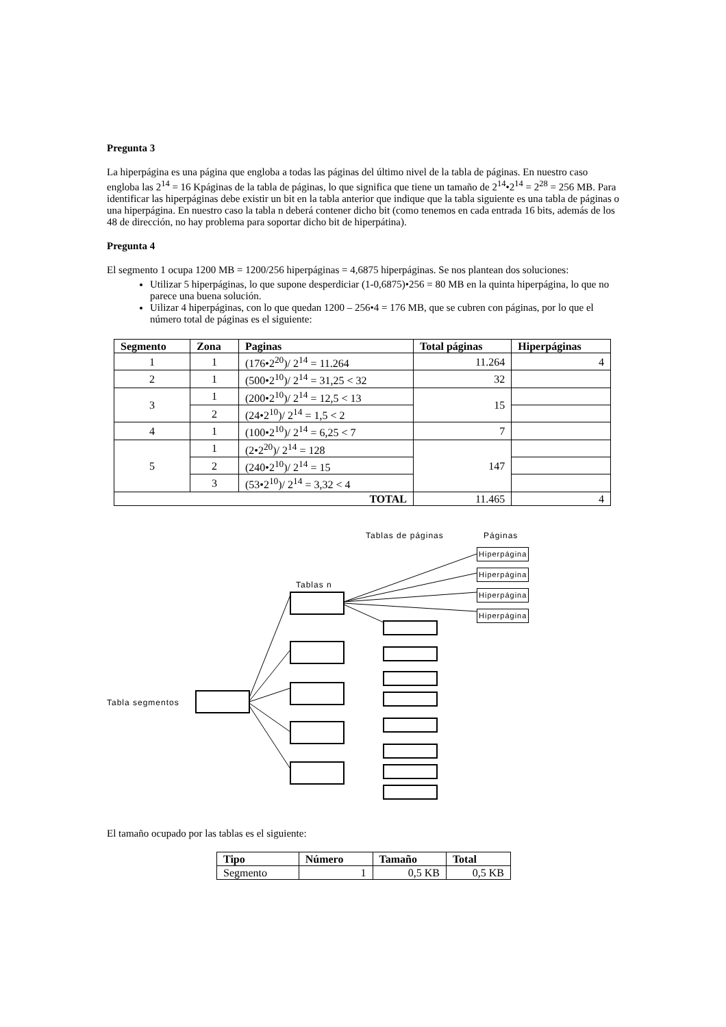Pregunta 3
La hiperpágina es una página que engloba a todas las páginas del último nivel de la tabla de páginas. En nuestro caso engloba las 2<sup>14</sup> = 16 Kpáginas de la tabla de páginas, lo que significa que tiene un tamaño de 2<sup>14</sup>•2<sup>14</sup> = 2<sup>28</sup> = 256 MB. Para identificar las hiperpáginas debe existir un bit en la tabla anterior que indique que la tabla siguiente es una tabla de páginas o una hiperpágina. En nuestro caso la tabla n deberá contener dicho bit (como tenemos en cada entrada 16 bits, además de los 48 de dirección, no hay problema para soportar dicho bit de hiperpátina).
Pregunta 4
El segmento 1 ocupa 1200 MB = 1200/256 hiperpáginas = 4,6875 hiperpáginas. Se nos plantean dos soluciones:
Utilizar 5 hiperpáginas, lo que supone desperdiciar (1-0,6875)•256 = 80 MB en la quinta hiperpágina, lo que no parece una buena solución.
Uilizar 4 hiperpáginas, con lo que quedan 1200 – 256•4 = 176 MB, que se cubren con páginas, por lo que el número total de páginas es el siguiente:
| Segmento | Zona | Paginas | Total páginas | Hiperpáginas |
| --- | --- | --- | --- | --- |
| 1 | 1 | (176•2<sup>20</sup>)/ 2<sup>14</sup> = 11.264 | 11.264 | 4 |
| 2 | 1 | (500•2<sup>10</sup>)/ 2<sup>14</sup> = 31,25 < 32 | 32 | |
| 3 | 1 | (200•2<sup>10</sup>)/ 2<sup>14</sup> = 12,5 < 13 | 15 | |
| | 2 | (24•2<sup>10</sup>)/ 2<sup>14</sup> = 1,5 < 2 | | |
| 4 | 1 | (100•2<sup>10</sup>)/ 2<sup>14</sup> = 6,25 < 7 | 7 | |
| 5 | 1 | (2•2<sup>20</sup>)/ 2<sup>14</sup> = 128 | 147 | |
| | 2 | (240•2<sup>10</sup>)/ 2<sup>14</sup> = 15 | | |
| | 3 | (53•2<sup>10</sup>)/ 2<sup>14</sup> = 3,32 < 4 | | |
| TOTAL | | | 11.465 | 4 |
Tablas de páginas Páginas
Tablas n
Tabla segmentos
Hiperpágina
Hiperpágina
Hiperpágina
Hiperpágina
El tamaño ocupado por las tablas es el siguiente:
| Tipo | Número | Tamaño | Total |
| --- | --- | --- | --- |
| Segmento | 1 | 0,5 KB | 0,5 KB |